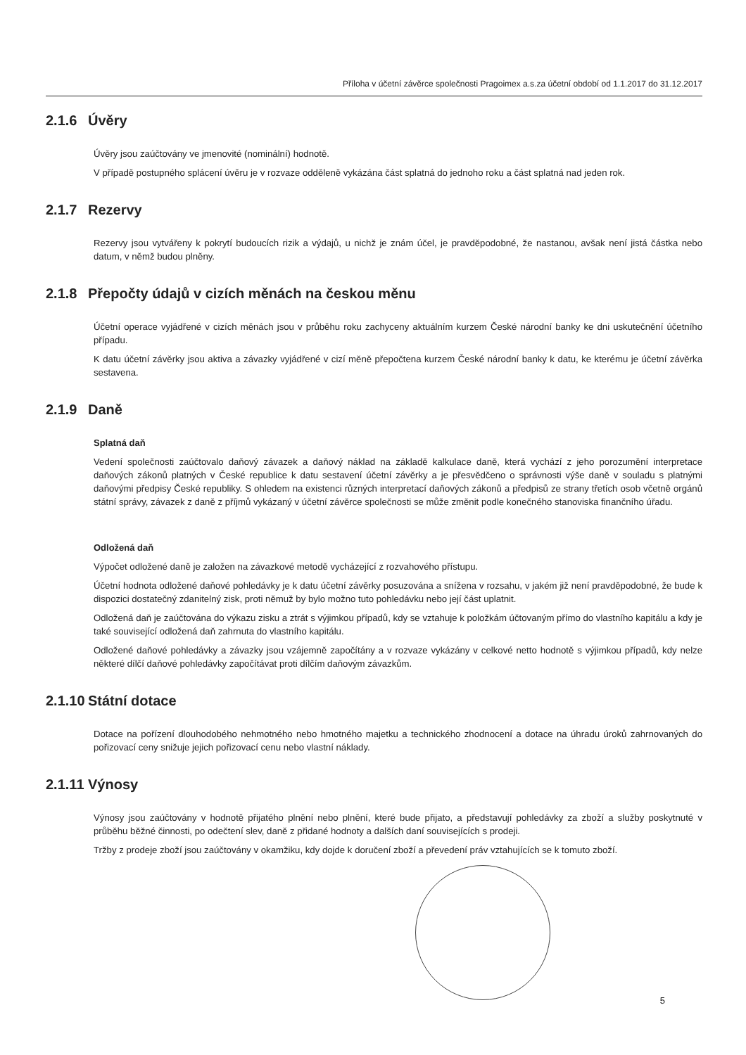Příloha v účetní závěrce společnosti Pragoimex a.s.za účetní období od 1.1.2017 do 31.12.2017
2.1.6 Úvěry
Úvěry jsou zaúčtovány ve jmenovité (nominální) hodnotě.
V případě postupného splácení úvěru je v rozvaze odděleně vykázána část splatná do jednoho roku a část splatná nad jeden rok.
2.1.7 Rezervy
Rezervy jsou vytvářeny k pokrytí budoucích rizik a výdajů, u nichž je znám účel, je pravděpodobné, že nastanou, avšak není jistá částka nebo datum, v němž budou plněny.
2.1.8 Přepočty údajů v cizích měnách na českou měnu
Účetní operace vyjádřené v cizích měnách jsou v průběhu roku zachyceny aktuálním kurzem České národní banky ke dni uskutečnění účetního případu.
K datu účetní závěrky jsou aktiva a závazky vyjádřené v cizí měně přepočtena kurzem České národní banky k datu, ke kterému je účetní závěrka sestavena.
2.1.9 Daně
Splatná daň
Vedení společnosti zaúčtovalo daňový závazek a daňový náklad na základě kalkulace daně, která vychází z jeho porozumění interpretace daňových zákonů platných v České republice k datu sestavení účetní závěrky a je přesvědčeno o správnosti výše daně v souladu s platnými daňovými předpisy České republiky. S ohledem na existenci různých interpretací daňových zákonů a předpisů ze strany třetích osob včetně orgánů státní správy, závazek z daně z příjmů vykázaný v účetní závěrce společnosti se může změnit podle konečného stanoviska finančního úřadu.
Odložená daň
Výpočet odložené daně je založen na závazkové metodě vycházející z rozvahového přístupu.
Účetní hodnota odložené daňové pohledávky je k datu účetní závěrky posuzována a snížena v rozsahu, v jakém již není pravděpodobné, že bude k dispozici dostatečný zdanitelný zisk, proti němuž by bylo možno tuto pohledávku nebo její část uplatnit.
Odložená daň je zaúčtována do výkazu zisku a ztrát s výjimkou případů, kdy se vztahuje k položkám účtovaným přímo do vlastního kapitálu a kdy je také související odložená daň zahrnuta do vlastního kapitálu.
Odložené daňové pohledávky a závazky jsou vzájemně započítány a v rozvaze vykázány v celkové netto hodnotě s výjimkou případů, kdy nelze některé dílčí daňové pohledávky započítávat proti dílčím daňovým závazkům.
2.1.10 Státní dotace
Dotace na pořízení dlouhodobého nehmotného nebo hmotného majetku a technického zhodnocení a dotace na úhradu úroků zahrnovaných do pořizovací ceny snižuje jejich pořizovací cenu nebo vlastní náklady.
2.1.11 Výnosy
Výnosy jsou zaúčtovány v hodnotě přijatého plnění nebo plnění, které bude přijato, a představují pohledávky za zboží a služby poskytnuté v průběhu běžné činnosti, po odečtení slev, daně z přidané hodnoty a dalších daní souvisejících s prodeji.
Tržby z prodeje zboží jsou zaúčtovány v okamžiku, kdy dojde k doručení zboží a převedení práv vztahujících se k tomuto zboží.
5